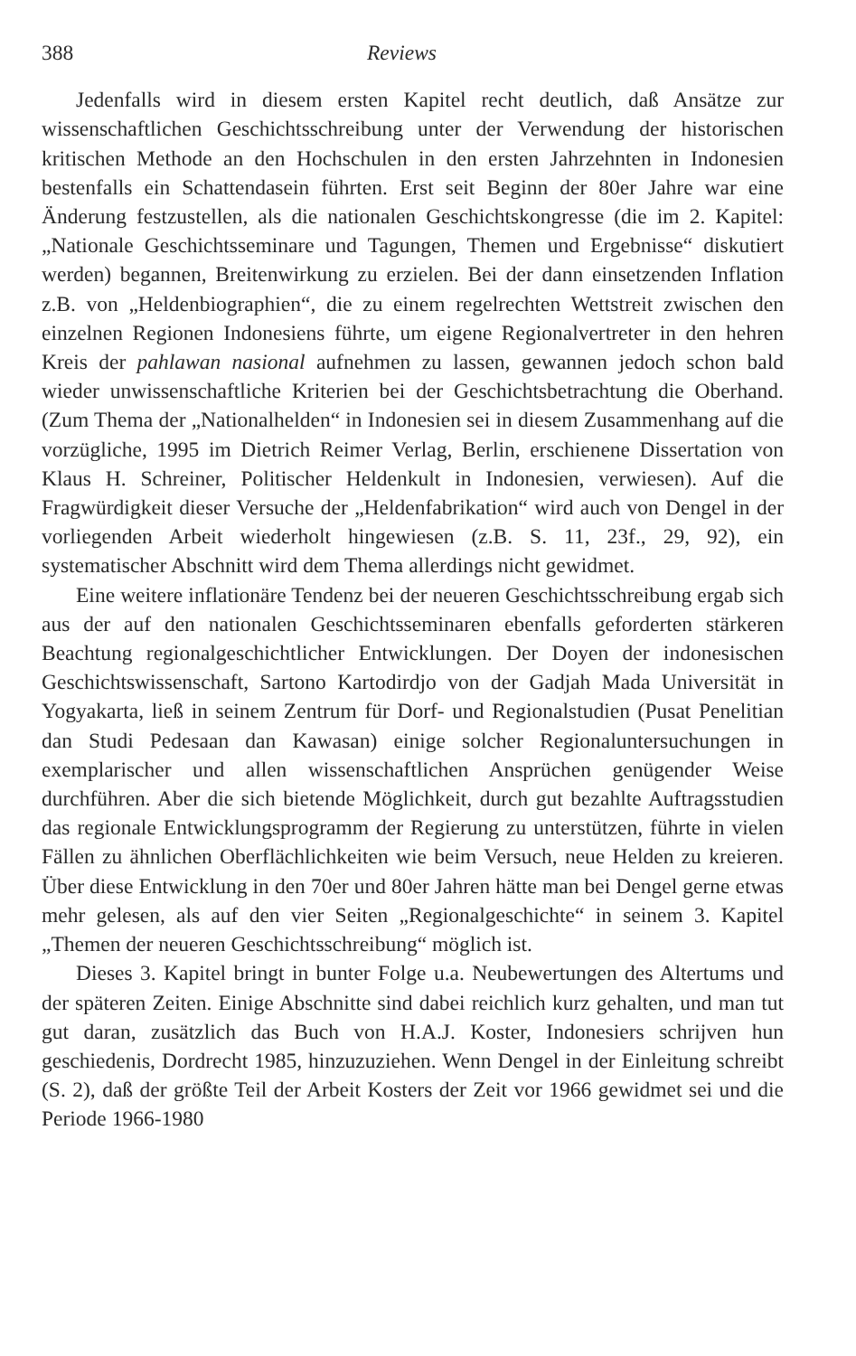388 Reviews
Jedenfalls wird in diesem ersten Kapitel recht deutlich, daß Ansätze zur wissenschaftlichen Geschichtsschreibung unter der Verwendung der historischen kritischen Methode an den Hochschulen in den ersten Jahrzehnten in Indonesien bestenfalls ein Schattendasein führten. Erst seit Beginn der 80er Jahre war eine Änderung festzustellen, als die nationalen Geschichtskongresse (die im 2. Kapitel: „Nationale Geschichtsseminare und Tagungen, Themen und Ergebnisse“ diskutiert werden) begannen, Breitenwirkung zu erzielen. Bei der dann einsetzenden Inflation z.B. von „Heldenbiographien“, die zu einem regelrechten Wettstreit zwischen den einzelnen Regionen Indonesiens führte, um eigene Regionalvertreter in den hehren Kreis der pahlawan nasional aufnehmen zu lassen, gewannen jedoch schon bald wieder unwissenschaftliche Kriterien bei der Geschichtsbetrachtung die Oberhand. (Zum Thema der „Nationalhelden“ in Indonesien sei in diesem Zusammenhang auf die vorzügliche, 1995 im Dietrich Reimer Verlag, Berlin, erschienene Dissertation von Klaus H. Schreiner, Politischer Heldenkult in Indonesien, verwiesen). Auf die Fragwürdigkeit dieser Versuche der „Heldenfabrikation“ wird auch von Dengel in der vorliegenden Arbeit wiederholt hingewiesen (z.B. S. 11, 23f., 29, 92), ein systematischer Abschnitt wird dem Thema allerdings nicht gewidmet.
Eine weitere inflationäre Tendenz bei der neueren Geschichtsschreibung ergab sich aus der auf den nationalen Geschichtsseminaren ebenfalls geforderten stärkeren Beachtung regionalgeschichtlicher Entwicklungen. Der Doyen der indonesischen Geschichtswissenschaft, Sartono Kartodirdjo von der Gadjah Mada Universität in Yogyakarta, ließ in seinem Zentrum für Dorf- und Regionalstudien (Pusat Penelitian dan Studi Pedesaan dan Kawasan) einige solcher Regionaluntersuchungen in exemplarischer und allen wissenschaftlichen Ansprüchen genügender Weise durchführen. Aber die sich bietende Möglichkeit, durch gut bezahlte Auftragsstudien das regionale Entwicklungsprogramm der Regierung zu unterstützen, führte in vielen Fällen zu ähnlichen Oberflächlichkeiten wie beim Versuch, neue Helden zu kreieren. Über diese Entwicklung in den 70er und 80er Jahren hätte man bei Dengel gerne etwas mehr gelesen, als auf den vier Seiten „Regionalgeschichte“ in seinem 3. Kapitel „Themen der neueren Geschichtsschreibung“ möglich ist.
Dieses 3. Kapitel bringt in bunter Folge u.a. Neubewertungen des Altertums und der späteren Zeiten. Einige Abschnitte sind dabei reichlich kurz gehalten, und man tut gut daran, zusätzlich das Buch von H.A.J. Koster, Indonesiers schrijven hun geschiedenis, Dordrecht 1985, hinzuzuziehen. Wenn Dengel in der Einleitung schreibt (S. 2), daß der größte Teil der Arbeit Kosters der Zeit vor 1966 gewidmet sei und die Periode 1966-1980